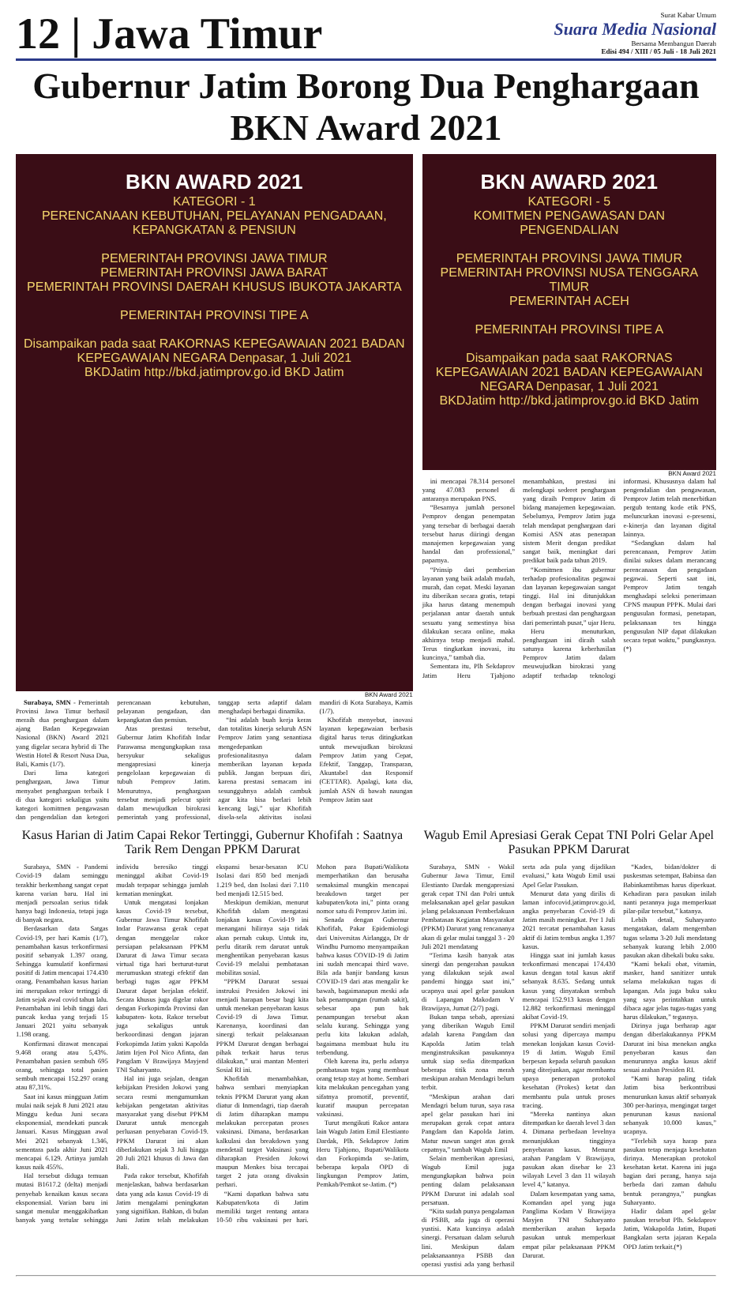12 | Jawa Timur
Surat Kabar Umum
Suara Media Nasional
Bersama Membangun Daerah
Edisi 494 / XIII / 05 Juli - 18 Juli 2021
Gubernur Jatim Borong Dua Penghargaan BKN Award 2021
BKN AWARD 2021
KATEGORI - 1
PERENCANAAN KEBUTUHAN, PELAYANAN PENGADAAN, KEPANGKATAN & PENSIUN
PEMERINTAH PROVINSI JAWA TIMUR
PEMERINTAH PROVINSI JAWA BARAT
PEMERINTAH PROVINSI DAERAH KHUSUS IBUKOTA JAKARTA
PEMERINTAH PROVINSI TIPE A
Disampaikan pada saat RAKORNAS KEPEGAWAIAN 2021 BADAN KEPEGAWAIAN NEGARA Denpasar, 1 Juli 2021
BKDJatim http://bkd.jatimprov.go.id BKD Jatim
BKN Award 2021
Surabaya, SMN - Pemerintah Provinsi Jawa Timur berhasil meraih dua penghargaan dalam ajang Badan Kepegawaian Nasional (BKN) Award 2021 yang digelar secara hybrid di The Westin Hotel & Resort Nusa Dua, Bali, Kamis (1/7).
Dari lima kategori penghargaan, Jawa Timur menyabet penghargaan terbaik I di dua kategori sekaligus yaitu kategori komitmen pengawasan dan pengendalian dan ketegori perencanaan kebutuhan, pelayanan pengadaan, dan kepangkatan dan pensiun.
Atas prestasi tersebut, Gubernur Jatim Khofifah Indar Parawansa mengungkapkan rasa bersyukur sekaligus mengapresiasi kinerja pengelolaan kepegawaian di tubuh Pemprov Jatim. Menurutnya, penghargaan tersebut menjadi pelecut spirit dalam mewujudkan birokrasi pemerintah yang professional, tanggap serta adaptif dalam menghadapi berbagai dinamika.
“Ini adalah buah kerja keras dan totalitas kinerja seluruh ASN Pemprov Jatim yang senantiasa mengedepankan profesionalitasnya dalam memberikan layanan kepada publik. Jangan berpuas diri, karena prestasi semacam ini sesungguhnya adalah cambuk agar kita bisa berlari lebih kencang lagi,” ujar Khofifah disela-sela aktivitas isolasi mandiri di Kota Surabaya, Kamis (1/7).
Khofifah menyebut, inovasi layanan kepegawaian berbasis digital harus terus ditingkatkan untuk mewujudkan birokrasi Pemprov Jatim yang Cepat, Efektif, Tanggap, Transparan, Akuntabel dan Responsif (CETTAR). Apalagi, kata dia, jumlah ASN di bawah naungan Pemprov Jatim saat
BKN AWARD 2021
KATEGORI - 5
KOMITMEN PENGAWASAN DAN PENGENDALIAN
PEMERINTAH PROVINSI JAWA TIMUR
PEMERINTAH PROVINSI NUSA TENGGARA TIMUR
PEMERINTAH ACEH
PEMERINTAH PROVINSI TIPE A
Disampaikan pada saat RAKORNAS KEPEGAWAIAN 2021 BADAN KEPEGAWAIAN NEGARA Denpasar, 1 Juli 2021
BKDJatim http://bkd.jatimprov.go.id BKD Jatim
BKN Award 2021
ini mencapai 78.314 personel yang 47.083 personel di antaranya merupakan PNS.
“Besarnya jumlah personel Pemprov dengan penempatan yang tersebar di berbagai daerah tersebut harus diiringi dengan manajemen kepegawaian yang handal dan professional,” paparnya.
“Prinsip dari pemberian layanan yang baik adalah mudah, murah, dan cepat. Meski layanan itu diberikan secara gratis, tetapi jika harus datang menempuh perjalanan antar daerah untuk sesuatu yang semestinya bisa dilakukan secara online, maka akhirnya tetap menjadi mahal. Terus tingkatkan inovasi, itu kuncinya,” tambah dia.
Sementara itu, Plh Sekdaprov Jatim Heru Tjahjono menambahkan, prestasi ini melengkapi sederet penghargaan yang diraih Pemprov Jatim di bidang manajemen kepegawaian. Sebelumya, Pemprov Jatim juga telah mendapat penghargaan dari Komisi ASN atas penerapan sistem Merit dengan predikat sangat baik, meningkat dari predikat baik pada tahun 2019.
“Komitmen ibu gubernur terhadap profesionalitas pegawai dan layanan kepegawaian sangat tinggi. Hal ini ditunjukkan dengan berbagai inovasi yang berbuah prestasi dan penghargaan dari pemerintah pusat,” ujar Heru.
Heru menuturkan, penghargaan ini diraih salah satunya karena keberhasilan Pemprov Jatim dalam meuwujudkan birokrasi yang adaptif terhadap teknologi informasi. Khususnya dalam hal pengendalian dan pengawasan, Pemprov Jatim telah menerbitkan pergub tentang kode etik PNS, meluncurkan inovasi e-presensi, e-kinerja dan layanan digital lainnya.
“Sedangkan dalam hal perencanaan, Pemprov Jatim dinilai sukses dalam merancang perencanaan dan pengadaan pegawai. Seperti saat ini, Pemprov Jatim tengah menghadapi seleksi penerimaan CPNS maupun PPPK. Mulai dari pengusulan formasi, penetapan, pelaksanaan tes hingga pengusulan NIP dapat dilakukan secara tepat waktu,” pungkasnya. (*)
Kasus Harian di Jatim Capai Rekor Tertinggi, Gubernur Khofifah : Saatnya Tarik Rem Dengan PPKM Darurat
Surabaya, SMN - Pandemi Covid-19 dalam seminggu terakhir berkembang sangat cepat karena varian baru. Hal ini menjadi persoalan serius tidak hanya bagi Indonesia, tetapi juga di banyak negara.
Berdasarkan data Satgas Covid-19, per hari Kamis (1/7), penambahan kasus terkonfirmasi positif sebanyak 1.397 orang. Sehingga kumulatif konfirmasi positif di Jatim mencapai 174.430 orang. Penambahan kasus harian ini merupakan rekor tertinggi di Jatim sejak awal covid tahun lalu. Penambahan ini lebih tinggi dari puncak kedua yang terjadi 15 Januari 2021 yaitu sebanyak 1.198 orang.
Konfirmasi dirawat mencapai 9.468 orang atau 5,43%. Penambahan pasien sembuh 695 orang, sehingga total pasien sembuh mencapai 152.297 orang atau 87,31%.
Saat ini kasus mingguan Jatim mulai naik sejak 8 Juni 2021 atau Minggu kedua Juni secara eksponensial, mendekati puncak Januari. Kasus Mingguan awal Mei 2021 sebanyak 1.346, sementara pada akhir Juni 2021 mencapai 6.129. Artinya jumlah kasus naik 455%.
Hal tersebut diduga temuan mutasi B1617.2 (delta) menjadi penyebab kenaikan kasus secara eksponensial. Varian baru ini sangat menular menggakibatkan banyak yang tertular sehingga individu beresiko tinggi meninggal akibat Covid-19 mudah terpapar sehingga jumlah kematian meningkat.
Untuk mengatasi lonjakan kasus Covid-19 tersebut, Gubernur Jawa Timur Khofifah Indar Parawansa gerak cepat dengan menggelar rakor persiapan pelaksanaan PPKM Darurat di Jawa Timur secara virtual tiga hari berturut-turut merumuskan strategi efektif dan berbagi tugas agar PPKM Darurat dapat berjalan efektif. Secara khusus juga digelar rakor dengan Forkopimda Provinsi dan kabupaten- kota. Rakor tersebut juga sekaligus untuk berkoordinasi dengan jajaran Forkopimda Jatim yakni Kapolda Jatim Irjen Pol Nico Afinta, dan Pangdam V Brawijaya Mayjend TNI Suharyanto.
Hal ini juga sejalan, dengan kebijakan Presiden Jokowi yang secara resmi mengumumkan kebijakan pengetatan aktivitas masyarakat yang disebut PPKM Darurat untuk mencegah perluasan penyebaran Covid-19. PPKM Darurat ini akan diberlakukan sejak 3 Juli hingga 20 Juli 2021 khusus di Jawa dan Bali.
Pada rakor tersebut, Khofifah menjelaskan, bahwa berdasarkan data yang ada kasus Covid-19 di Jatim mengalami peningkatan yang signifikan. Bahkan, di bulan Juni Jatim telah melakukan ekspansi besar-besaran ICU Isolasi dari 850 bed menjadi 1.219 bed, dan Isolasi dari 7.110 bed menjadi 12.515 bed.
Meskipun demikian, menurut Khofifah dalam mengatasi lonjakan kasus Covid-19 ini menangani hilirnya saja tidak akan pernah cukup. Untuk itu, perlu ditarik rem darurat untuk menghentikan penyebaran kasus Covid-19 melalui pembatasan mobilitas sosial.
“PPKM Darurat sesuai instruksi Presiden Jokowi ini menjadi harapan besar bagi kita untuk menekan penyebaran kasus Covid-19 di Jawa Timur. Karenanya, koordinasi dan sinergi terkait pelaksanaan PPKM Darurat dengan berbagai pihak terkait harus terus dilakukan,” urai mantan Menteri Sosial RI ini.
Khofifah menambahkan, bahwa sembari menyiapkan teknis PPKM Darurat yang akan diatur di Inmendagri, tiap daerah di Jatim diharapkan mampu melakukan percepatan proses vaksinasi. Dimana, berdasarkan kalkulasi dan breakdown yang mendetail target Vaksinasi yang diharapkan Presiden Jokowi maupun Menkes bisa tercapai target 2 juta orang divaksin perhari.
“Kami dapatkan bahwa satu Kabupaten/kota di Jatim memiliki target rentang antara 10-50 ribu vaksinasi per hari. Mohon para Bupati/Walikota memperhatikan dan berusaha semaksimal mungkin mencapai breakdown target per kabupaten/kota ini,” pinta orang nomor satu di Pemprov Jatim ini.
Senada dengan Gubernur Khofifah, Pakar Epidemiologi dari Universitas Airlangga, Dr dr Windhu Purnomo menyampaikan bahwa kasus COVID-19 di Jatim ini sudah mencapai third wave. Bila ada banjir bandang kasus COVID-19 dari atas mengalir ke bawah, bagaimanapun meski ada bak penampungan (rumah sakit), sebesar apa pun bak penampungan tersebut akan selalu kurang. Sehingga yang perlu kita lakukan adalah, bagaimana membuat hulu itu terbendung.
Oleh karena itu, perlu adanya pembatasan tegas yang membuat orang tetap stay at home. Sembari kita melakukan pencegahan yang sifatnya promotif, preventif, kuratif maupun percepatan vaksinasi.
Turut mengikuti Rakor antara lain Wagub Jatim Emil Elestianto Dardak, Plh. Sekdaprov Jatim Heru Tjahjono, Bupati/Walikota dan Forkopimda se-Jatim, beberapa kepala OPD di lingkungan Pemprov Jatim, Pemkab/Pemkot se-Jatim. (*)
Wagub Emil Apresiasi Gerak Cepat TNI Polri Gelar Apel Pasukan PPKM Darurat
Surabaya, SMN - Wakil Gubernur Jawa Timur, Emil Elestianto Dardak mengapresiasi gerak cepat TNI dan Polri untuk melaksanakan apel gelar pasukan jelang pelaksanaan Pemberlakuan Pembatasan Kegiatan Masyarakat (PPKM) Darurat yang rencananya akan di gelar mulai tanggal 3 - 20 Juli 2021 mendatang
“Terima kasih banyak atas sinergi dan pengerahan pasukan yang dilakukan sejak awal pandemi hingga saat ini,” ucapnya usai apel gelar pasukan di Lapangan Makodam V Brawijaya, Jumat (2/7) pagi.
Bukan tanpa sebab, apresiasi yang diberikan Wagub Emil adalah karena Pangdam dan Kapolda Jatim telah menginstruksikan pasukannya untuk siap sedia ditempatkan beberapa titik zona merah meskipun arahan Mendagri belum terbit.
“Meskipun arahan dari Mendagri belum turun, saya rasa apel gelar pasukan hari ini merupakan gerak cepat antara Pangdam dan Kapolda Jatim. Matur nuwun sanget atas gerak cepatnya,” tambah Wagub Emil
Selain memberikan apresiasi, Wagub Emil juga mengungkapkan bahwa poin penting dalam pelaksanaan PPKM Darurat ini adalah soal persatuan.
“Kita sudah punya pengalaman di PSBB, ada juga di operasi yustisi. Kata kuncinya adalah sinergi. Persatuan dalam seluruh lini. Meskipun dalam pelaksanaannya PSBB dan operasi yustisi ada yang berhasil serta ada pula yang dijadikan evaluasi,” kata Wagub Emil usai Apel Gelar Pasukan.
Menurut data yang dirilis di laman infocovid.jatimprov.go.id, angka penyebaran Covid-19 di Jatim masih meningkat. Per 1 Juli 2021 tercatat penambahan kasus aktif di Jatim tembus angka 1.397 kasus.
Hingga saat ini jumlah kasus terkonfirmasi mencapai 174.430 kasus dengan total kasus aktif sebanyak 8.635. Sedang untuk kasus yang dinyatakan sembuh mencapai 152.913 kasus dengan 12.882 terkonfirmasi meninggal akibat Covid-19.
PPKM Darurat sendiri menjadi solusi yang dipercaya mampu menekan lonjakan kasus Covid-19 di Jatim. Wagub Emil berpesan kepada seluruh pasukan yang diterjunkan, agar membantu upaya penerapan protokol kesehatan (Prokes) ketat dan membantu pula untuk proses tracing.
“Mereka nantinya akan ditempatkan ke daerah level 3 dan 4. Dimana perbedaan levelnya menunjukkan tingginya penyebaran kasus. Menurut arahan Pangdam V Brawijaya, pasukan akan disebar ke 23 wilayah Level 3 dan 11 wilayah level 4,” katanya.
Dalam kesempatan yang sama, Komandan apel yang juga Panglima Kodam V Brawijaya Mayjen TNI Suharyanto memberikan arahan kepada pasukan untuk memperkuat empat pilar pelaksanaan PPKM Darurat.
“Kades, bidan/dokter di puskesmas setempat, Babinsa dan Babinkamtibmas harus diperkuat. Kehadiran para pasukan inilah nanti perannya juga memperkuat pilar-pilar tersebut,” katanya.
Lebih detail, Suharyanto mengatakan, dalam mengemban tugas selama 3-20 Juli mendatang sebanyak kurang lebih 2.000 pasukan akan dibekali buku saku.
“Kami bekali obat, vitamin, masker, hand sanitizer untuk selama melakukan tugas di lapangan. Ada juga buku saku yang saya perintahkan untuk dibaca agar jelas tugas-tugas yang harus dilakukan,” tegasnya.
Dirinya juga berharap agar dengan diberlakukannya PPKM Darurat ini bisa menekan angka penyebaran kasus dan menurunnya angka kasus aktif sesuai arahan Presiden RI.
“Kami harap paling tidak Jatim bisa berkontribusi menurunkan kasus aktif sebanyak 300 per-harinya, mengingat target penurunan kasus nasional sebanyak 10.000 kasus,” ucapnya.
“Terlebih saya harap para pasukan tetap menjaga kesehatan dirinya. Menerapkan protokol kesehatan ketat. Karena ini juga bagian dari perang, hanya saja berbeda dari zaman dahulu bentuk perangnya,” pungkas Suharyanto.
Hadir dalam apel gelar pasukan tersebut Plh. Sekdaprov Jatim, Wakapolda Jatim, Bupati Bangkalan serta jajaran Kepala OPD Jatim terkait.(*)